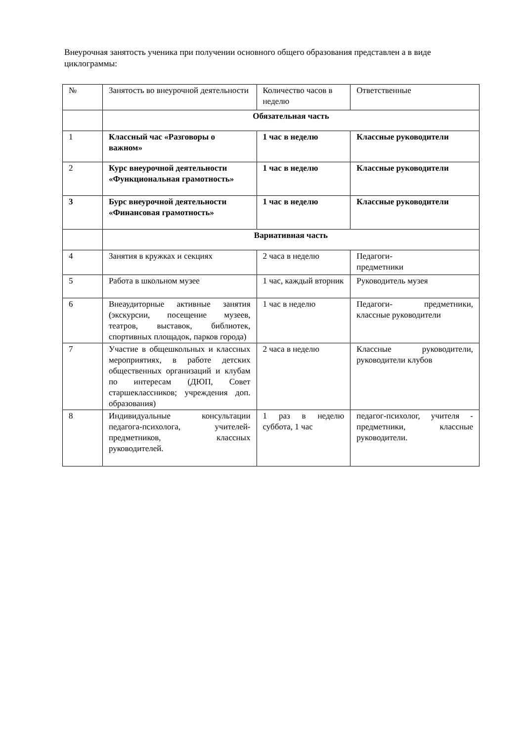Внеурочная занятость ученика при получении основного общего образования представлен а в виде циклограммы:
| № | Занятость во внеурочной деятельности | Количество часов в неделю | Ответственные |
| | Обязательная часть | | |
| 1 | Классный час «Разговоры о важном» | 1 час в неделю | Классные руководители |
| 2 | Курс внеурочной деятельности «Функциональная грамотность» | 1 час в неделю | Классные руководители |
| 3 | Бурс внеурочной деятельности «Финансовая грамотность» | 1 час в неделю | Классные руководители |
| | Вариативная часть | | |
| 4 | Занятия в кружках и секциях | 2 часа в неделю | Педагоги- предметники |
| 5 | Работа в школьном музее | 1 час, каждый вторник | Руководитель музея |
| 6 | Внеаудиторные активные занятия (экскурсии, посещение музеев, театров, выставок, библиотек, спортивных площадок, парков города) | 1 час в неделю | Педагоги- предметники, классные руководители |
| 7 | Участие в общешкольных и классных мероприятиях, в работе детских общественных организаций и клубам по интересам (ДЮП, Совет старшеклассников; учреждения доп. образования) | 2 часа в неделю | Классные руководители, руководители клубов |
| 8 | Индивидуальные консультации педагога-психолога, учителей-предметников, классных руководителей. | 1 раз в неделю суббота, 1 час | педагог-психолог, учителя - предметники, классные руководители. |